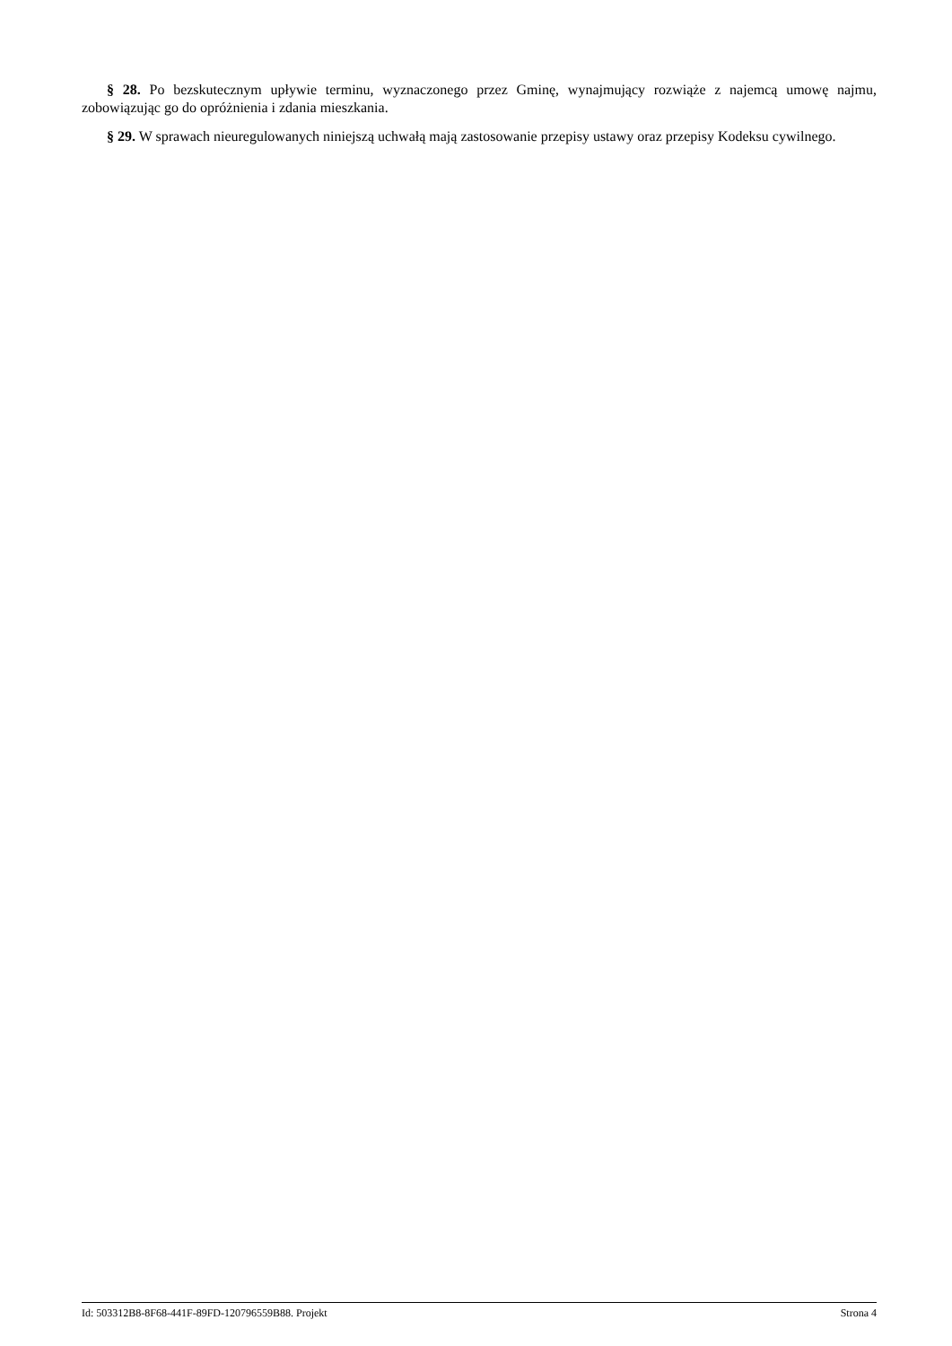§ 28. Po bezskutecznym upływie terminu, wyznaczonego przez Gminę, wynajmujący rozwiąże z najemcą umowę najmu, zobowiązując go do opróżnienia i zdania mieszkania.
§ 29. W sprawach nieuregulowanych niniejszą uchwałą mają zastosowanie przepisy ustawy oraz przepisy Kodeksu cywilnego.
Id: 503312B8-8F68-441F-89FD-120796559B88. Projekt Strona 4